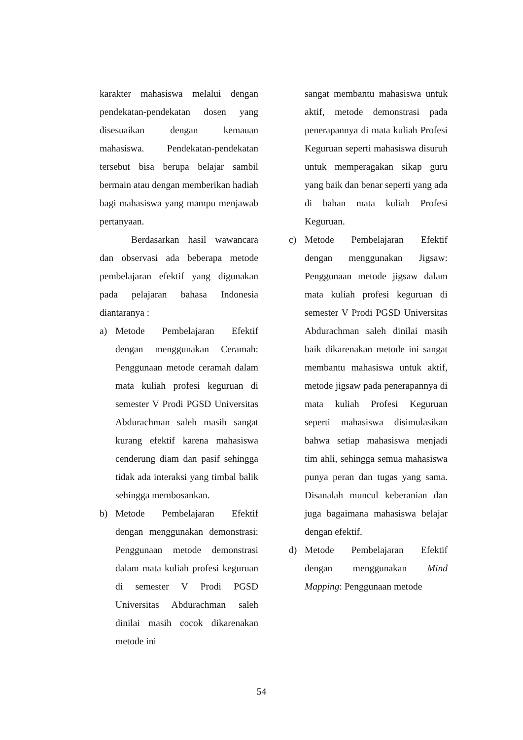karakter mahasiswa melalui dengan pendekatan-pendekatan dosen yang disesuaikan dengan kemauan mahasiswa. Pendekatan-pendekatan tersebut bisa berupa belajar sambil bermain atau dengan memberikan hadiah bagi mahasiswa yang mampu menjawab pertanyaan.
Berdasarkan hasil wawancara dan observasi ada beberapa metode pembelajaran efektif yang digunakan pada pelajaran bahasa Indonesia diantaranya :
a) Metode Pembelajaran Efektif dengan menggunakan Ceramah: Penggunaan metode ceramah dalam mata kuliah profesi keguruan di semester V Prodi PGSD Universitas Abdurachman saleh masih sangat kurang efektif karena mahasiswa cenderung diam dan pasif sehingga tidak ada interaksi yang timbal balik sehingga membosankan.
b) Metode Pembelajaran Efektif dengan menggunakan demonstrasi: Penggunaan metode demonstrasi dalam mata kuliah profesi keguruan di semester V Prodi PGSD Universitas Abdurachman saleh dinilai masih cocok dikarenakan metode ini
sangat membantu mahasiswa untuk aktif, metode demonstrasi pada penerapannya di mata kuliah Profesi Keguruan seperti mahasiswa disuruh untuk memperagakan sikap guru yang baik dan benar seperti yang ada di bahan mata kuliah Profesi Keguruan.
c) Metode Pembelajaran Efektif dengan menggunakan Jigsaw: Penggunaan metode jigsaw dalam mata kuliah profesi keguruan di semester V Prodi PGSD Universitas Abdurachman saleh dinilai masih baik dikarenakan metode ini sangat membantu mahasiswa untuk aktif, metode jigsaw pada penerapannya di mata kuliah Profesi Keguruan seperti mahasiswa disimulasikan bahwa setiap mahasiswa menjadi tim ahli, sehingga semua mahasiswa punya peran dan tugas yang sama. Disanalah muncul keberanian dan juga bagaimana mahasiswa belajar dengan efektif.
d) Metode Pembelajaran Efektif dengan menggunakan Mind Mapping: Penggunaan metode
54